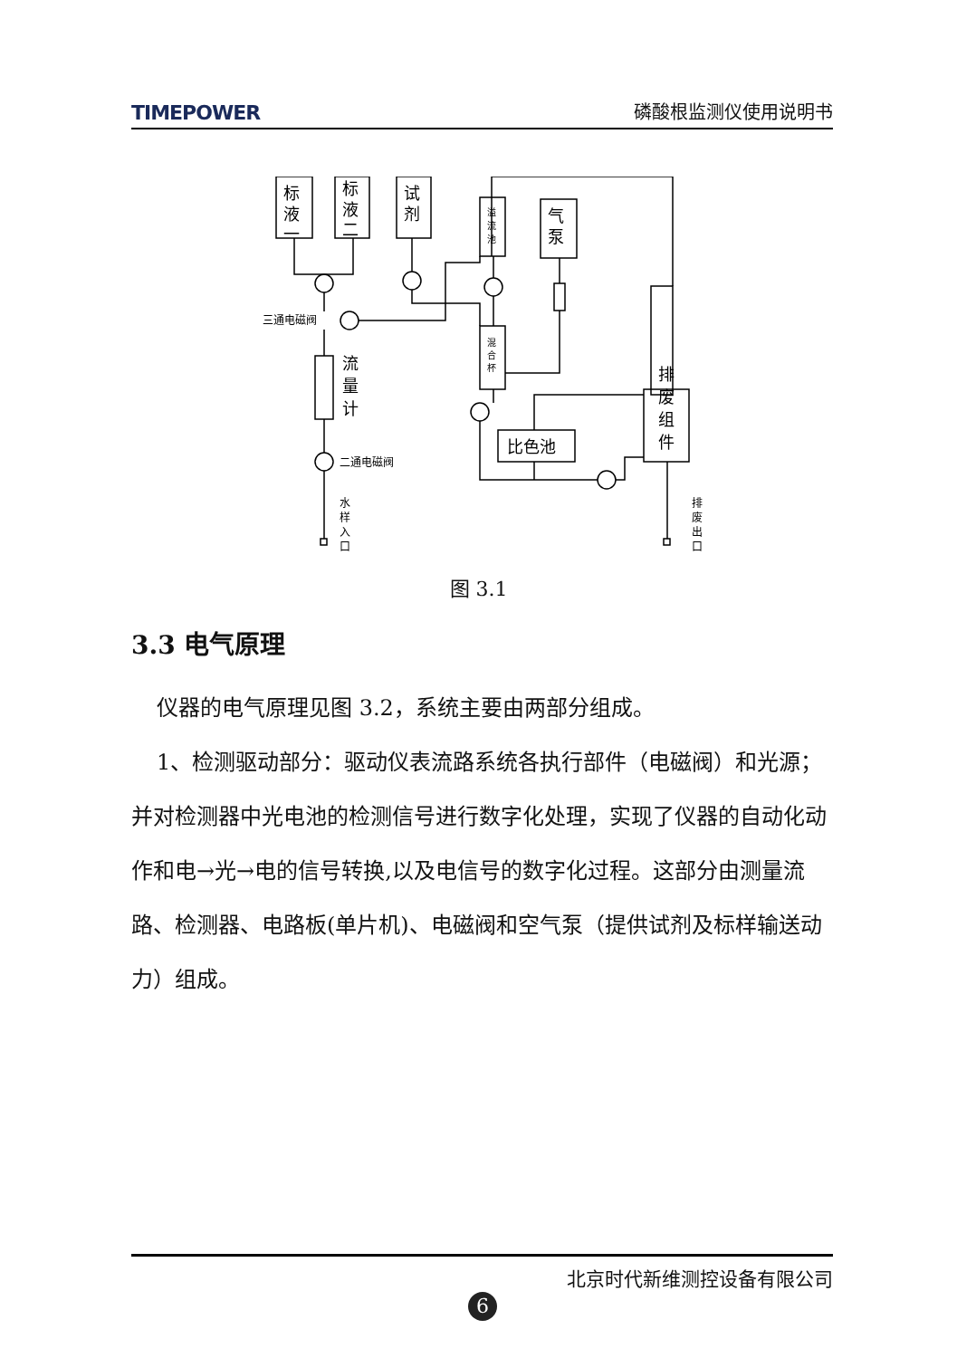TIMEPOWER 磷酸根监测仪使用说明书
标
液
一
标
液
二
试
剂
气
泵
流
量
计
排
废
组
件
比色池
三通电磁阀
二通电磁阀
溢
流
池
混
合
杯
水
样
入
口
排
废
出
口
图 3.1
3.3 电气原理
仪器的电气原理见图 3.2，系统主要由两部分组成。
1、检测驱动部分：驱动仪表流路系统各执行部件（电磁阀）和光源；并对检测器中光电池的检测信号进行数字化处理，实现了仪器的自动化动作和电→光→电的信号转换,以及电信号的数字化过程。这部分由测量流路、检测器、电路板(单片机)、电磁阀和空气泵（提供试剂及标样输送动力）组成。
北京时代新维测控设备有限公司
6